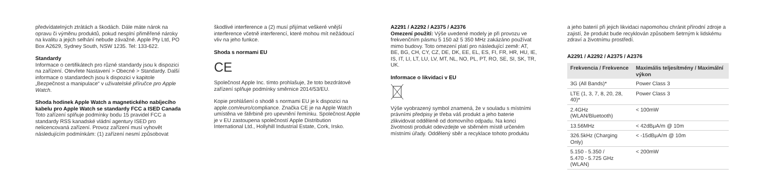předvídatelných ztrátách a škodách. Dále máte nárok na opravu či výměnu produktů, pokud nesplní přiměřené nároky na kvalitu a jejich selhání nebude závažné. Apple Pty Ltd, PO Box A2629, Sydney South, NSW 1235. Tel: 133-622.
Standardy
Informace o certifikátech pro různé standardy jsou k dispozici na zařízení. Otevřete Nastavení > Obecné > Standardy. Další informace o standardech jsou k dispozici v kapitole „Bezpečnost a manipulace“ v uživatelské příručce pro Apple Watch.
Shoda hodinek Apple Watch a magnetického nabíjecího kabelu pro Apple Watch se standardy FCC a ISED Canada
Toto zařízení splňuje podmínky bodu 15 pravidel FCC a standardy RSS kanadské vládní agentury ISED pro nelicencovaná zařízení. Provoz zařízení musí vyhovět následujícím podmínkám: (1) zařízení nesmí způsobovat
škodlivé interference a (2) musí přijímat veškeré vnější interference včetně interferencí, které mohou mít nežádoucí vliv na jeho funkce.
Shoda s normami EU
CE
Společnost Apple Inc. tímto prohlašuje, že toto bezdrátové zařízení splňuje podmínky směrnice 2014/53/EU.
Kopie prohlášení o shodě s normami EU je k dispozici na apple.com/euro/compliance. Značka CE je na Apple Watch umístěna ve štěrbině pro upevnění řemínku. Společnost Apple je v EU zastoupena společností Apple Distribution International Ltd., Hollyhill Industrial Estate, Cork, Irsko.
A2291 / A2292 / A2375 / A2376
Omezení použití: Výše uvedené modely je při provozu ve frekvenčním pásmu 5 150 až 5 350 MHz zakázáno používat mimo budovy. Toto omezení platí pro následující země: AT, BE, BG, CH, CY, CZ, DE, DK, EE, EL, ES, FI, FR, HR, HU, IE, IS, IT, LI, LT, LU, LV, MT, NL, NO, PL, PT, RO, SE, SI, SK, TR, UK.
Informace o likvidaci v EU
Výše vyobrazený symbol znamená, že v souladu s místními právními předpisy je třeba váš produkt a jeho baterie zlikvidovat odděleně od domovního odpadu. Na konci životnosti produkt odevzdejte ve sběrném místě určeném místními úřady. Oddělený sběr a recyklace tohoto produktu
a jeho baterií při jejich likvidaci napomohou chránit přírodní zdroje a zajistí, že produkt bude recyklován způsobem šetrným k lidskému zdraví a životnímu prostředí.
A2291 / A2292 / A2375 / A2376
| Frekvencia / Frekvence | Maximális teljesítmény / Maximální výkon |
| --- | --- |
| 3G (All Bands)* | Power Class 3 |
| LTE (1, 3, 7, 8, 20, 28, 40)* | Power Class 3 |
| 2.4GHz (WLAN/Bluetooth) | < 100mW |
| 13.56MHz | < 42dBμA/m @ 10m |
| 326.5kHz (Charging Only) | < -15dBμA/m @ 10m |
| 5.150 - 5.350 / 5.470 - 5.725 GHz (WLAN) | < 200mW |